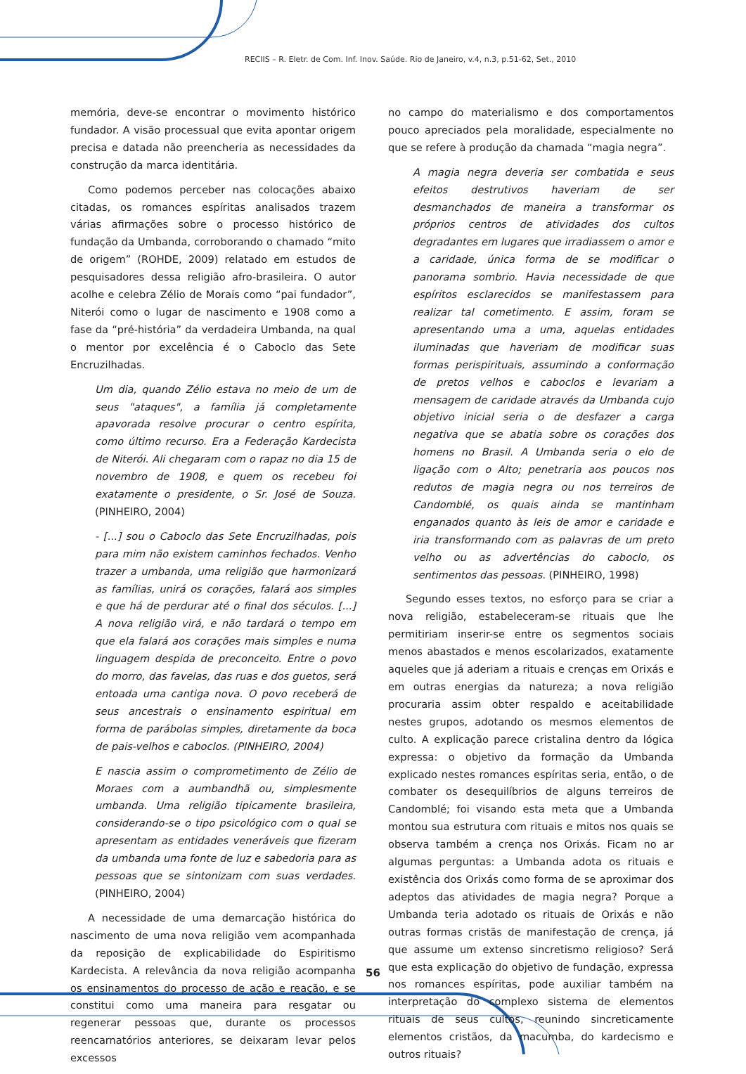RECIIS – R. Eletr. de Com. Inf. Inov. Saúde. Rio de Janeiro, v.4, n.3, p.51-62, Set., 2010
memória, deve-se encontrar o movimento histórico fundador. A visão processual que evita apontar origem precisa e datada não preencheria as necessidades da construção da marca identitária.
Como podemos perceber nas colocações abaixo citadas, os romances espíritas analisados trazem várias afirmações sobre o processo histórico de fundação da Umbanda, corroborando o chamado “mito de origem” (ROHDE, 2009) relatado em estudos de pesquisadores dessa religião afro-brasileira. O autor acolhe e celebra Zélio de Morais como “pai fundador”, Niterói como o lugar de nascimento e 1908 como a fase da “pré-história” da verdadeira Umbanda, na qual o mentor por excelência é o Caboclo das Sete Encruzilhadas.
Um dia, quando Zélio estava no meio de um de seus "ataques", a família já completamente apavorada resolve procurar o centro espírita, como último recurso. Era a Federação Kardecista de Niterói. Ali chegaram com o rapaz no dia 15 de novembro de 1908, e quem os recebeu foi exatamente o presidente, o Sr. José de Souza. (PINHEIRO, 2004)
- [...] sou o Caboclo das Sete Encruzilhadas, pois para mim não existem caminhos fechados. Venho trazer a umbanda, uma religião que harmonizará as famílias, unirá os corações, falará aos simples e que há de perdurar até o final dos séculos. [...] A nova religião virá, e não tardará o tempo em que ela falará aos corações mais simples e numa linguagem despida de preconceito. Entre o povo do morro, das favelas, das ruas e dos guetos, será entoada uma cantiga nova. O povo receberá de seus ancestrais o ensinamento espiritual em forma de parábolas simples, diretamente da boca de pais-velhos e caboclos. (PINHEIRO, 2004)
E nascia assim o comprometimento de Zélio de Moraes com a aumbandhã ou, simplesmente umbanda. Uma religião tipicamente brasileira, considerando-se o tipo psicológico com o qual se apresentam as entidades veneráveis que fizeram da umbanda uma fonte de luz e sabedoria para as pessoas que se sintonizam com suas verdades. (PINHEIRO, 2004)
A necessidade de uma demarcação histórica do nascimento de uma nova religião vem acompanhada da reposição de explicabilidade do Espiritismo Kardecista. A relevância da nova religião acompanha os ensinamentos do processo de ação e reação, e se constitui como uma maneira para resgatar ou regenerar pessoas que, durante os processos reencarnatórios anteriores, se deixaram levar pelos excessos
no campo do materialismo e dos comportamentos pouco apreciados pela moralidade, especialmente no que se refere à produção da chamada “magia negra”.
A magia negra deveria ser combatida e seus efeitos destrutivos haveriam de ser desmanchados de maneira a transformar os próprios centros de atividades dos cultos degradantes em lugares que irradiassem o amor e a caridade, única forma de se modificar o panorama sombrio. Havia necessidade de que espíritos esclarecidos se manifestassem para realizar tal cometimento. E assim, foram se apresentando uma a uma, aquelas entidades iluminadas que haveriam de modificar suas formas perispirituais, assumindo a conformação de pretos velhos e caboclos e levariam a mensagem de caridade através da Umbanda cujo objetivo inicial seria o de desfazer a carga negativa que se abatia sobre os corações dos homens no Brasil. A Umbanda seria o elo de ligação com o Alto; penetraria aos poucos nos redutos de magia negra ou nos terreiros de Candomblé, os quais ainda se mantinham enganados quanto às leis de amor e caridade e iria transformando com as palavras de um preto velho ou as advertências do caboclo, os sentimentos das pessoas. (PINHEIRO, 1998)
Segundo esses textos, no esforço para se criar a nova religião, estabeleceram-se rituais que lhe permitiriam inserir-se entre os segmentos sociais menos abastados e menos escolarizados, exatamente aqueles que já aderiam a rituais e crenças em Orixás e em outras energias da natureza; a nova religião procuraria assim obter respaldo e aceitabilidade nestes grupos, adotando os mesmos elementos de culto. A explicação parece cristalina dentro da lógica expressa: o objetivo da formação da Umbanda explicado nestes romances espíritas seria, então, o de combater os desequilíbrios de alguns terreiros de Candomblé; foi visando esta meta que a Umbanda montou sua estrutura com rituais e mitos nos quais se observa também a crença nos Orixás. Ficam no ar algumas perguntas: a Umbanda adota os rituais e existência dos Orixás como forma de se aproximar dos adeptos das atividades de magia negra? Porque a Umbanda teria adotado os rituais de Orixás e não outras formas cristãs de manifestação de crença, já que assume um extenso sincretismo religioso? Será que esta explicação do objetivo de fundação, expressa nos romances espíritas, pode auxiliar também na interpretação do complexo sistema de elementos rituais de seus cultos, reunindo sincreticamente elementos cristãos, da macumba, do kardecismo e outros rituais?
56